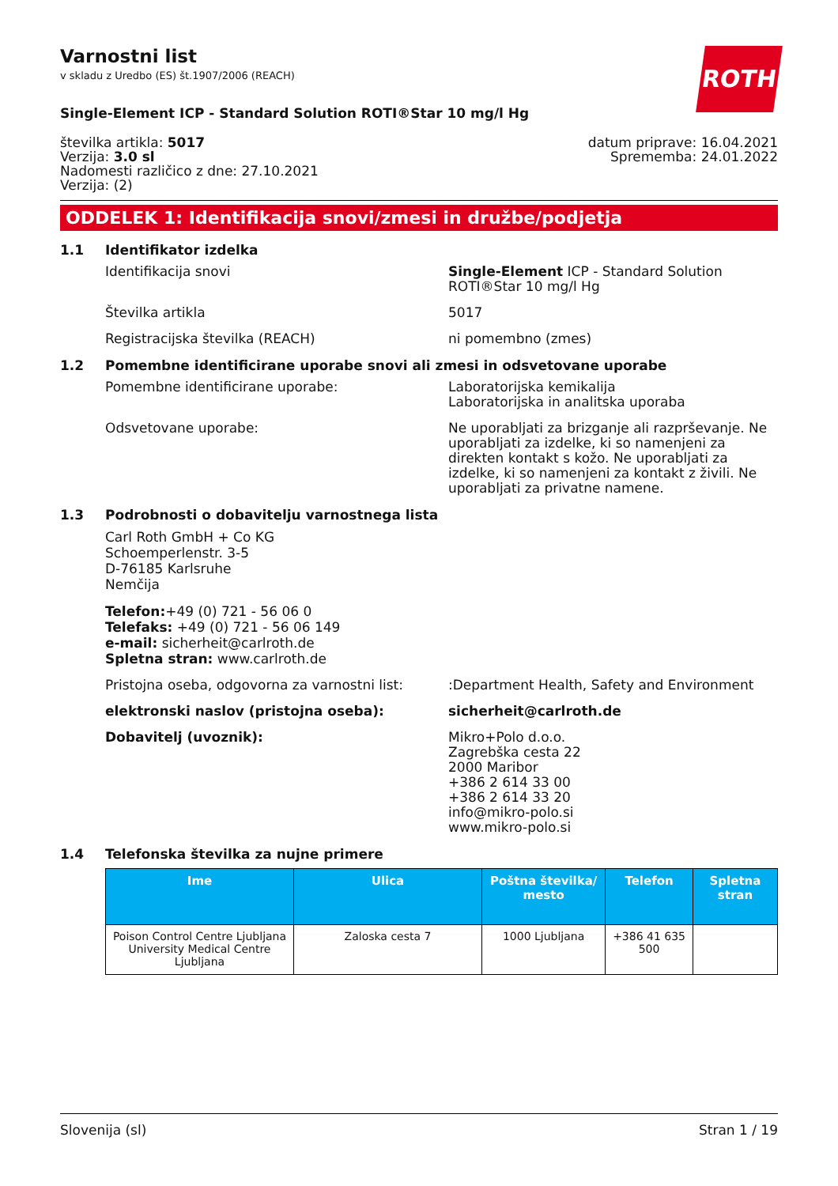ROTH
Varnostni list
v skladu z Uredbo (ES) št.1907/2006 (REACH)
Single-Element ICP - Standard Solution ROTI®Star 10 mg/l Hg
številka artikla: 5017
Verzija: 3.0 sl
Nadomesti različico z dne: 27.10.2021
Verzija: (2)
datum priprave: 16.04.2021
Sprememba: 24.01.2022
ODDELEK 1: Identifikacija snovi/zmesi in družbe/podjetja
1.1 Identifikator izdelka
Identifikacija snovi Single-Element ICP - Standard Solution ROTI®Star 10 mg/l Hg
Številka artikla 5017
Registracijska številka (REACH) ni pomembno (zmes)
1.2 Pomembne identificirane uporabe snovi ali zmesi in odsvetovane uporabe
Pomembne identificirane uporabe: Laboratorijska kemikalija
Laboratorijska in analitska uporaba
Odsvetovane uporabe: Ne uporabljati za brizganje ali razprševanje. Ne uporabljati za izdelke, ki so namenjeni za direkten kontakt s kožo. Ne uporabljati za izdelke, ki so namenjeni za kontakt z živili. Ne uporabljati za privatne namene.
1.3 Podrobnosti o dobavitelju varnostnega lista
Carl Roth GmbH + Co KG
Schoemperlenstr. 3-5
D-76185 Karlsruhe
Nemčija
Telefon:+49 (0) 721 - 56 06 0
Telefaks: +49 (0) 721 - 56 06 149
e-mail: sicherheit@carlroth.de
Spletna stran: www.carlroth.de
Pristojna oseba, odgovorna za varnostni list:
:Department Health, Safety and Environment
elektronski naslov (pristojna oseba): sicherheit@carlroth.de
Dobavitelj (uvoznik): Mikro+Polo d.o.o.
Zagrebška cesta 22
2000 Maribor
+386 2 614 33 00
+386 2 614 33 20
info@mikro-polo.si
www.mikro-polo.si
1.4 Telefonska številka za nujne primere
| Ime | Ulica | Poštna številka/ mesto | Telefon | Spletna stran |
| --- | --- | --- | --- | --- |
| Poison Control Centre Ljubljana University Medical Centre Ljubljana | Zaloska cesta 7 | 1000 Ljubljana | +386 41 635 500 | |
Slovenija (sl) Stran 1 / 19